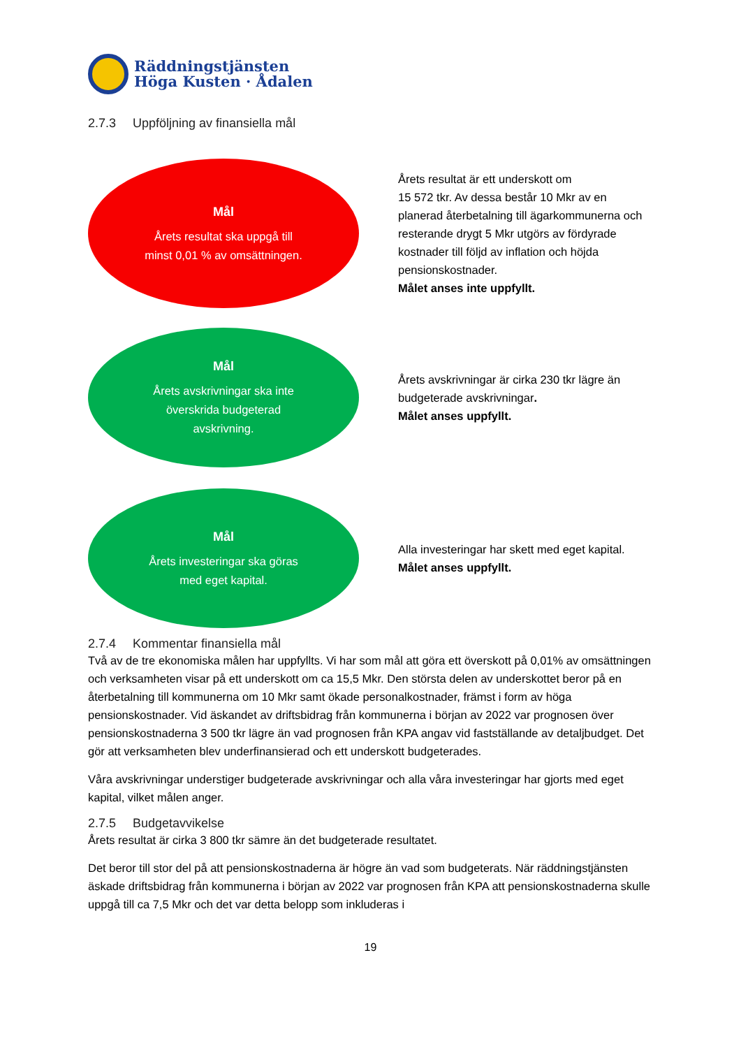Räddningstjänsten
Höga Kusten · Ådalen
2.7.3 Uppföljning av finansiella mål
Mål
Årets resultat ska uppgå till
minst 0,01 % av omsättningen.
Årets resultat är ett underskott om
15 572 tkr. Av dessa består 10 Mkr av en planerad återbetalning till ägarkommunerna och resterande drygt 5 Mkr utgörs av fördyrade kostnader till följd av inflation och höjda pensionskostnader.
Målet anses inte uppfyllt.
Mål
Årets avskrivningar ska inte
överskrida budgeterad
avskrivning.
Årets avskrivningar är cirka 230 tkr lägre än budgeterade avskrivningar.
Målet anses uppfyllt.
Mål
Årets investeringar ska göras
med eget kapital.
Alla investeringar har skett med eget kapital.
Målet anses uppfyllt.
2.7.4 Kommentar finansiella mål
Två av de tre ekonomiska målen har uppfyllts. Vi har som mål att göra ett överskott på 0,01% av omsättningen och verksamheten visar på ett underskott om ca 15,5 Mkr. Den största delen av underskottet beror på en återbetalning till kommunerna om 10 Mkr samt ökade personalkostnader, främst i form av höga pensionskostnader. Vid äskandet av driftsbidrag från kommunerna i början av 2022 var prognosen över pensionskostnaderna 3 500 tkr lägre än vad prognosen från KPA angav vid fastställande av detaljbudget. Det gör att verksamheten blev underfinansierad och ett underskott budgeterades.
Våra avskrivningar understiger budgeterade avskrivningar och alla våra investeringar har gjorts med eget kapital, vilket målen anger.
2.7.5 Budgetavvikelse
Årets resultat är cirka 3 800 tkr sämre än det budgeterade resultatet.
Det beror till stor del på att pensionskostnaderna är högre än vad som budgeterats. När räddningstjänsten äskade driftsbidrag från kommunerna i början av 2022 var prognosen från KPA att pensionskostnaderna skulle uppgå till ca 7,5 Mkr och det var detta belopp som inkluderas i
19